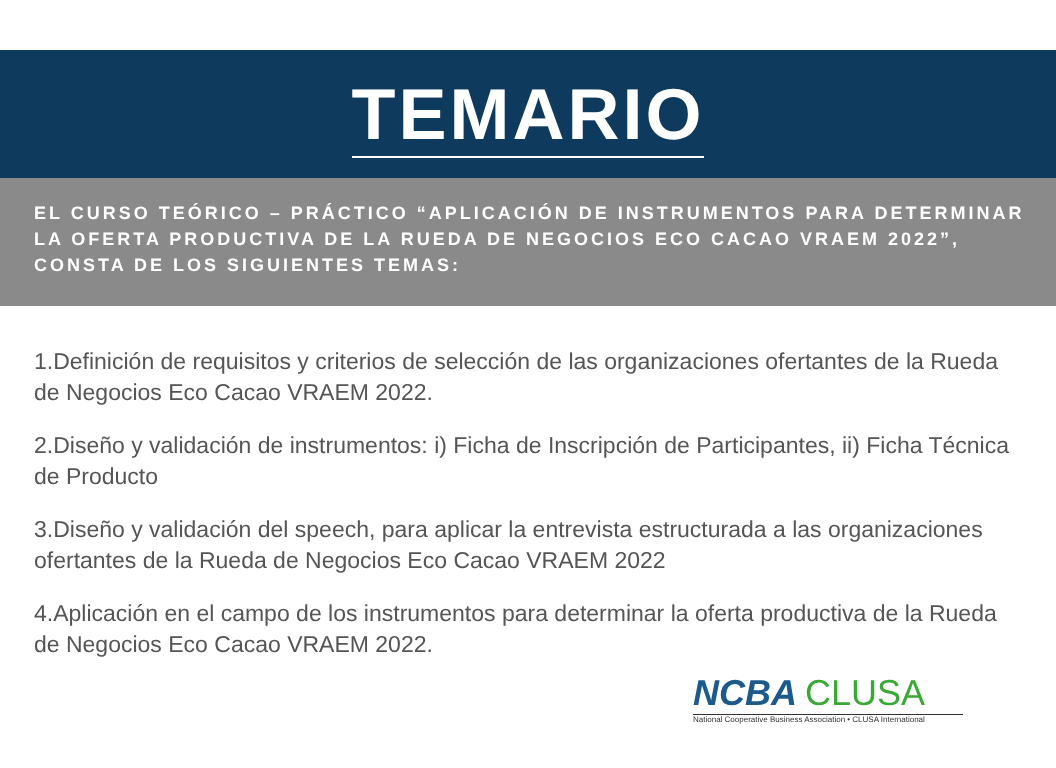TEMARIO
EL CURSO TEÓRICO – PRÁCTICO “APLICACIÓN DE INSTRUMENTOS PARA DETERMINAR LA OFERTA PRODUCTIVA DE LA RUEDA DE NEGOCIOS ECO CACAO VRAEM 2022”, CONSTA DE LOS SIGUIENTES TEMAS:
1.Definición de requisitos y criterios de selección de las organizaciones ofertantes de la Rueda de Negocios Eco Cacao VRAEM 2022.
2.Diseño y validación de instrumentos: i) Ficha de Inscripción de Participantes, ii) Ficha Técnica de Producto
3.Diseño y validación del speech, para aplicar la entrevista estructurada a las organizaciones ofertantes de la Rueda de Negocios Eco Cacao VRAEM 2022
4.Aplicación en el campo de los instrumentos para determinar la oferta productiva de la Rueda de Negocios Eco Cacao VRAEM 2022.
NCBA CLUSA
National Cooperative Business Association • CLUSA International